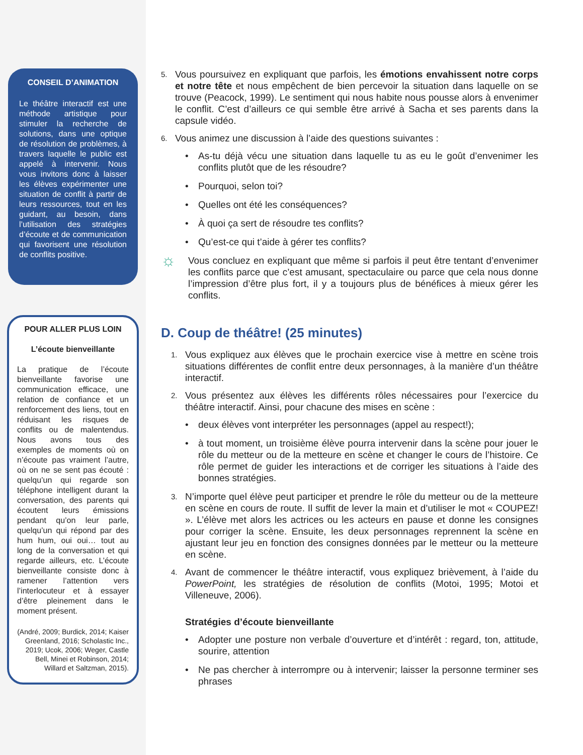CONSEIL D’ANIMATION
Le théâtre interactif est une méthode artistique pour stimuler la recherche de solutions, dans une optique de résolution de problèmes, à travers laquelle le public est appelé à intervenir. Nous vous invitons donc à laisser les élèves expérimenter une situation de conflit à partir de leurs ressources, tout en les guidant, au besoin, dans l’utilisation des stratégies d’écoute et de communication qui favorisent une résolution de conflits positive.
POUR ALLER PLUS LOIN
L’écoute bienveillante
La pratique de l’écoute bienveillante favorise une communication efficace, une relation de confiance et un renforcement des liens, tout en réduisant les risques de conflits ou de malentendus. Nous avons tous des exemples de moments où on n’écoute pas vraiment l’autre, où on ne se sent pas écouté : quelqu’un qui regarde son téléphone intelligent durant la conversation, des parents qui écoutent leurs émissions pendant qu’on leur parle, quelqu’un qui répond par des hum hum, oui oui… tout au long de la conversation et qui regarde ailleurs, etc. L’écoute bienveillante consiste donc à ramener l’attention vers l’interlocuteur et à essayer d’être pleinement dans le moment présent.
(André, 2009; Burdick, 2014; Kaiser Greenland, 2016; Scholastic Inc., 2019; Ucok, 2006; Weger, Castle Bell, Minei et Robinson, 2014; Willard et Saltzman, 2015).
5. Vous poursuivez en expliquant que parfois, les émotions envahissent notre corps et notre tête et nous empêchent de bien percevoir la situation dans laquelle on se trouve (Peacock, 1999). Le sentiment qui nous habite nous pousse alors à envenimer le conflit. C’est d’ailleurs ce qui semble être arrivé à Sacha et ses parents dans la capsule vidéo.
6. Vous animez une discussion à l’aide des questions suivantes :
• As-tu déjà vécu une situation dans laquelle tu as eu le goût d’envenimer les conflits plutôt que de les résoudre?
• Pourquoi, selon toi?
• Quelles ont été les conséquences?
• À quoi ça sert de résoudre tes conflits?
• Qu’est-ce qui t’aide à gérer tes conflits?
☼
Vous concluez en expliquant que même si parfois il peut être tentant d’envenimer les conflits parce que c’est amusant, spectaculaire ou parce que cela nous donne l’impression d’être plus fort, il y a toujours plus de bénéfices à mieux gérer les conflits.
D. Coup de théâtre! (25 minutes)
1. Vous expliquez aux élèves que le prochain exercice vise à mettre en scène trois situations différentes de conflit entre deux personnages, à la manière d’un théâtre interactif.
2. Vous présentez aux élèves les différents rôles nécessaires pour l’exercice du théâtre interactif. Ainsi, pour chacune des mises en scène :
• deux élèves vont interpréter les personnages (appel au respect!);
• à tout moment, un troisième élève pourra intervenir dans la scène pour jouer le rôle du metteur ou de la metteure en scène et changer le cours de l’histoire. Ce rôle permet de guider les interactions et de corriger les situations à l’aide des bonnes stratégies.
3. N’importe quel élève peut participer et prendre le rôle du metteur ou de la metteure en scène en cours de route. Il suffit de lever la main et d’utiliser le mot « COUPEZ! ». L’élève met alors les actrices ou les acteurs en pause et donne les consignes pour corriger la scène. Ensuite, les deux personnages reprennent la scène en ajustant leur jeu en fonction des consignes données par le metteur ou la metteure en scène.
4. Avant de commencer le théâtre interactif, vous expliquez brièvement, à l’aide du PowerPoint, les stratégies de résolution de conflits (Motoi, 1995; Motoi et Villeneuve, 2006).
Stratégies d’écoute bienveillante
• Adopter une posture non verbale d’ouverture et d’intérêt : regard, ton, attitude, sourire, attention
• Ne pas chercher à interrompre ou à intervenir; laisser la personne terminer ses phrases